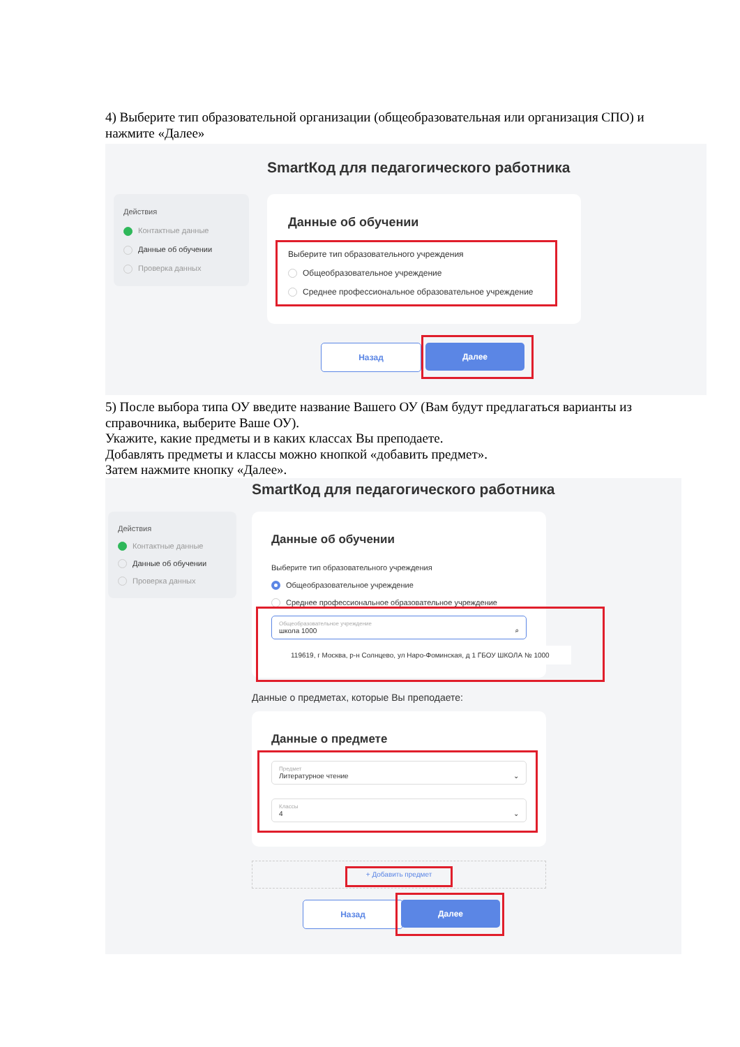4) Выберите тип образовательной организации (общеобразовательная или организация СПО) и нажмите «Далее»
SmartКод для педагогического работника
Действия
Контактные данные
Данные об обучении
Проверка данных
Данные об обучении
Выберите тип образовательного учреждения
Общеобразовательное учреждение
Среднее профессиональное образовательное учреждение
Назад Далее
5) После выбора типа ОУ введите название Вашего ОУ (Вам будут предлагаться варианты из справочника, выберите Ваше ОУ).
Укажите, какие предметы и в каких классах Вы преподаете.
Добавлять предметы и классы можно кнопкой «добавить предмет».
Затем нажмите кнопку «Далее».
SmartКод для педагогического работника
Действия
Контактные данные
Данные об обучении
Проверка данных
Данные об обучении
Выберите тип образовательного учреждения
Общеобразовательное учреждение
Среднее профессиональное образовательное учреждение
Общеобразовательное учреждение
школа 1000 ⌕
119619, г Москва, р-н Солнцево, ул Наро-Фоминская, д 1 ГБОУ ШКОЛА № 1000
Данные о предметах, которые Вы преподаете:
Данные о предмете
Предмет
Литературное чтение ⌄
Классы
4 ⌄
+ Добавить предмет
Назад Далее